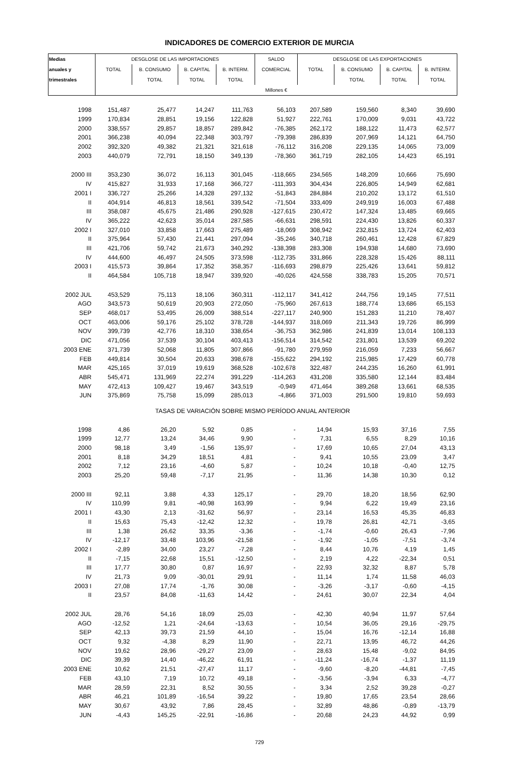INDICADORES DE COMERCIO EXTERIOR DE MURCIA
| Medias | DESGLOSE DE LAS IMPORTACIONES | | | | SALDO | DESGLOSE DE LAS EXPORTACIONES | | | |
| --- | --- | --- | --- | --- | --- | --- | --- | --- | --- |
| anuales y | TOTAL | B. CONSUMO | B. CAPITAL | B. INTERM. | COMERCIAL | TOTAL | B. CONSUMO | B. CAPITAL | B. INTERM. |
| trimestrales | | TOTAL | TOTAL | TOTAL | | | TOTAL | TOTAL | TOTAL |
| | Millones € | | | | | | | | |
| 1998 | 151,487 | 25,477 | 14,247 | 111,763 | 56,103 | 207,589 | 159,560 | 8,340 | 39,690 |
| 1999 | 170,834 | 28,851 | 19,156 | 122,828 | 51,927 | 222,761 | 170,009 | 9,031 | 43,722 |
| 2000 | 338,557 | 29,857 | 18,857 | 289,842 | -76,385 | 262,172 | 188,122 | 11,473 | 62,577 |
| 2001 | 366,238 | 40,094 | 22,348 | 303,797 | -79,398 | 286,839 | 207,969 | 14,121 | 64,750 |
| 2002 | 392,320 | 49,382 | 21,321 | 321,618 | -76,112 | 316,208 | 229,135 | 14,065 | 73,009 |
| 2003 | 440,079 | 72,791 | 18,150 | 349,139 | -78,360 | 361,719 | 282,105 | 14,423 | 65,191 |
| 2000 III | 353,230 | 36,072 | 16,113 | 301,045 | -118,665 | 234,565 | 148,209 | 10,666 | 75,690 |
| IV | 415,827 | 31,933 | 17,168 | 366,727 | -111,393 | 304,434 | 226,805 | 14,949 | 62,681 |
| 2001 I | 336,727 | 25,266 | 14,328 | 297,132 | -51,843 | 284,884 | 210,202 | 13,172 | 61,510 |
| II | 404,914 | 46,813 | 18,561 | 339,542 | -71,504 | 333,409 | 249,919 | 16,003 | 67,488 |
| III | 358,087 | 45,675 | 21,486 | 290,928 | -127,615 | 230,472 | 147,324 | 13,485 | 69,665 |
| IV | 365,222 | 42,623 | 35,014 | 287,585 | -66,631 | 298,591 | 224,430 | 13,826 | 60,337 |
| 2002 I | 327,010 | 33,858 | 17,663 | 275,489 | -18,069 | 308,942 | 232,815 | 13,724 | 62,403 |
| II | 375,964 | 57,430 | 21,441 | 297,094 | -35,246 | 340,718 | 260,461 | 12,428 | 67,829 |
| III | 421,706 | 59,742 | 21,673 | 340,292 | -138,398 | 283,308 | 194,938 | 14,680 | 73,690 |
| IV | 444,600 | 46,497 | 24,505 | 373,598 | -112,735 | 331,866 | 228,328 | 15,426 | 88,111 |
| 2003 I | 415,573 | 39,864 | 17,352 | 358,357 | -116,693 | 298,879 | 225,426 | 13,641 | 59,812 |
| II | 464,584 | 105,718 | 18,947 | 339,920 | -40,026 | 424,558 | 338,783 | 15,205 | 70,571 |
| 2002 JUL | 453,529 | 75,113 | 18,106 | 360,311 | -112,117 | 341,412 | 244,756 | 19,145 | 77,511 |
| AGO | 343,573 | 50,619 | 20,903 | 272,050 | -75,960 | 267,613 | 188,774 | 13,686 | 65,153 |
| SEP | 468,017 | 53,495 | 26,009 | 388,514 | -227,117 | 240,900 | 151,283 | 11,210 | 78,407 |
| OCT | 463,006 | 59,176 | 25,102 | 378,728 | -144,937 | 318,069 | 211,343 | 19,726 | 86,999 |
| NOV | 399,739 | 42,776 | 18,310 | 338,654 | -36,753 | 362,986 | 241,839 | 13,014 | 108,133 |
| DIC | 471,056 | 37,539 | 30,104 | 403,413 | -156,514 | 314,542 | 231,801 | 13,539 | 69,202 |
| 2003 ENE | 371,739 | 52,068 | 11,805 | 307,866 | -91,780 | 279,959 | 216,059 | 7,233 | 56,667 |
| FEB | 449,814 | 30,504 | 20,633 | 398,678 | -155,622 | 294,192 | 215,985 | 17,429 | 60,778 |
| MAR | 425,165 | 37,019 | 19,619 | 368,528 | -102,678 | 322,487 | 244,235 | 16,260 | 61,991 |
| ABR | 545,471 | 131,969 | 22,274 | 391,229 | -114,263 | 431,208 | 335,580 | 12,144 | 83,484 |
| MAY | 472,413 | 109,427 | 19,467 | 343,519 | -0,949 | 471,464 | 389,268 | 13,661 | 68,535 |
| JUN | 375,869 | 75,758 | 15,099 | 285,013 | -4,866 | 371,003 | 291,500 | 19,810 | 59,693 |
| TASAS DE VARIACIÓN SOBRE MISMO PERÍODO ANUAL ANTERIOR | | | | | | | | | |
| 1998 | 4,86 | 26,20 | 5,92 | 0,85 | - | 14,94 | 15,93 | 37,16 | 7,55 |
| 1999 | 12,77 | 13,24 | 34,46 | 9,90 | - | 7,31 | 6,55 | 8,29 | 10,16 |
| 2000 | 98,18 | 3,49 | -1,56 | 135,97 | - | 17,69 | 10,65 | 27,04 | 43,13 |
| 2001 | 8,18 | 34,29 | 18,51 | 4,81 | - | 9,41 | 10,55 | 23,09 | 3,47 |
| 2002 | 7,12 | 23,16 | -4,60 | 5,87 | - | 10,24 | 10,18 | -0,40 | 12,75 |
| 2003 | 25,20 | 59,48 | -7,17 | 21,95 | - | 11,36 | 14,38 | 10,30 | 0,12 |
| 2000 III | 92,11 | 3,88 | 4,33 | 125,17 | - | 29,70 | 18,20 | 18,56 | 62,90 |
| IV | 110,99 | 9,81 | -40,98 | 163,99 | - | 9,94 | 6,22 | 19,49 | 23,16 |
| 2001 I | 43,30 | 2,13 | -31,62 | 56,97 | - | 23,14 | 16,53 | 45,35 | 46,83 |
| II | 15,63 | 75,43 | -12,42 | 12,32 | - | 19,78 | 26,81 | 42,71 | -3,65 |
| III | 1,38 | 26,62 | 33,35 | -3,36 | - | -1,74 | -0,60 | 26,43 | -7,96 |
| IV | -12,17 | 33,48 | 103,96 | -21,58 | - | -1,92 | -1,05 | -7,51 | -3,74 |
| 2002 I | -2,89 | 34,00 | 23,27 | -7,28 | - | 8,44 | 10,76 | 4,19 | 1,45 |
| II | -7,15 | 22,68 | 15,51 | -12,50 | - | 2,19 | 4,22 | -22,34 | 0,51 |
| III | 17,77 | 30,80 | 0,87 | 16,97 | - | 22,93 | 32,32 | 8,87 | 5,78 |
| IV | 21,73 | 9,09 | -30,01 | 29,91 | - | 11,14 | 1,74 | 11,58 | 46,03 |
| 2003 I | 27,08 | 17,74 | -1,76 | 30,08 | - | -3,26 | -3,17 | -0,60 | -4,15 |
| II | 23,57 | 84,08 | -11,63 | 14,42 | - | 24,61 | 30,07 | 22,34 | 4,04 |
| 2002 JUL | 28,76 | 54,16 | 18,09 | 25,03 | - | 42,30 | 40,94 | 11,97 | 57,64 |
| AGO | -12,52 | 1,21 | -24,64 | -13,63 | - | 10,54 | 36,05 | 29,16 | -29,75 |
| SEP | 42,13 | 39,73 | 21,59 | 44,10 | - | 15,04 | 16,76 | -12,14 | 16,88 |
| OCT | 9,32 | -4,38 | 8,29 | 11,90 | - | 22,71 | 13,95 | 46,72 | 44,26 |
| NOV | 19,62 | 28,96 | -29,27 | 23,09 | - | 28,63 | 15,48 | -9,02 | 84,95 |
| DIC | 39,39 | 14,40 | -46,22 | 61,91 | - | -11,24 | -16,74 | -1,37 | 11,19 |
| 2003 ENE | 10,62 | 21,51 | -27,47 | 11,17 | - | -9,60 | -8,20 | -44,81 | -7,45 |
| FEB | 43,10 | 7,19 | 10,72 | 49,18 | - | -3,56 | -3,94 | 6,33 | -4,77 |
| MAR | 28,59 | 22,31 | 8,52 | 30,55 | - | 3,34 | 2,52 | 39,28 | -0,27 |
| ABR | 46,21 | 101,89 | -16,54 | 39,22 | - | 19,80 | 17,65 | 23,54 | 28,66 |
| MAY | 30,67 | 43,92 | 7,86 | 28,45 | - | 32,89 | 48,86 | -0,89 | -13,79 |
| JUN | -4,43 | 145,25 | -22,91 | -16,86 | - | 20,68 | 24,23 | 44,92 | 0,99 |
729